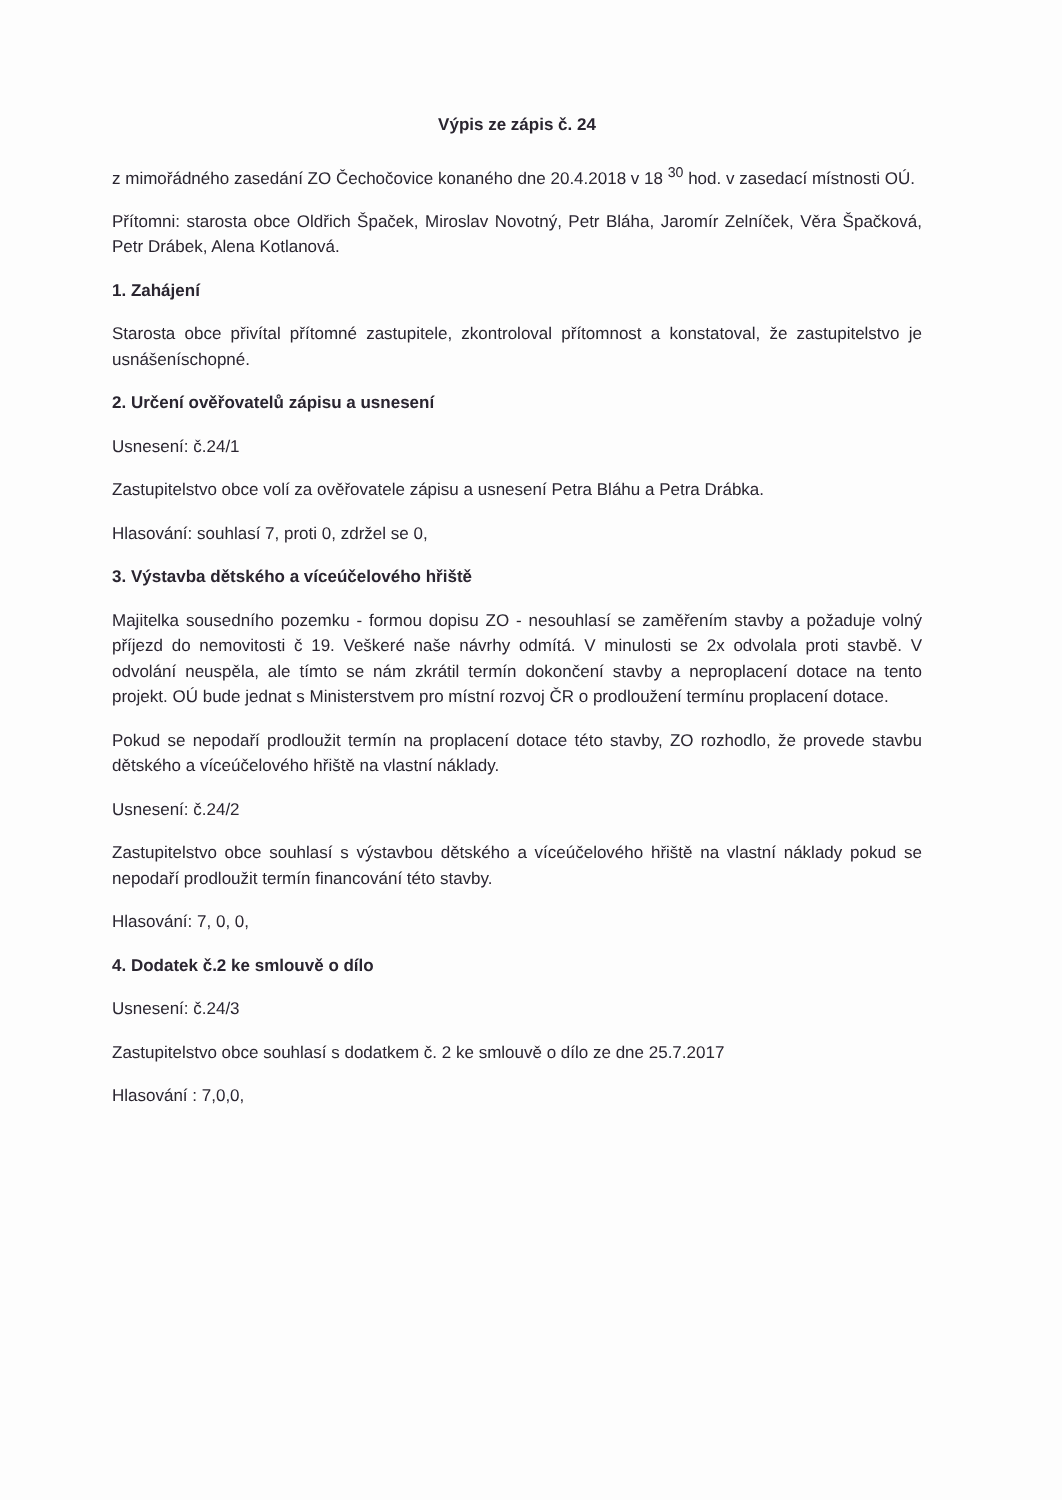Výpis ze zápis č. 24
z mimořádného zasedání ZO Čechočovice konaného dne 20.4.2018 v 18 <sup>30</sup> hod. v zasedací místnosti OÚ.
Přítomni: starosta obce Oldřich Špaček, Miroslav Novotný, Petr Bláha, Jaromír Zelníček, Věra Špačková, Petr Drábek, Alena Kotlanová.
1. Zahájení
Starosta obce přivítal přítomné zastupitele, zkontroloval přítomnost a konstatoval, že zastupitelstvo je usnášeníschopné.
2. Určení ověřovatelů zápisu a usnesení
Usnesení: č.24/1
Zastupitelstvo obce volí za ověřovatele zápisu a usnesení Petra Bláhu a Petra Drábka.
Hlasování: souhlasí 7, proti 0, zdržel se 0,
3. Výstavba dětského a víceúčelového hřiště
Majitelka sousedního pozemku - formou dopisu ZO - nesouhlasí se zaměřením stavby a požaduje volný příjezd do nemovitosti č 19. Veškeré naše návrhy odmítá. V minulosti se 2x odvolala proti stavbě. V odvolání neuspěla, ale tímto se nám zkrátil termín dokončení stavby a neproplacení dotace na tento projekt. OÚ bude jednat s Ministerstvem pro místní rozvoj ČR o prodloužení termínu proplacení dotace.
Pokud se nepodaří prodloužit termín na proplacení dotace této stavby, ZO rozhodlo, že provede stavbu dětského a víceúčelového hřiště na vlastní náklady.
Usnesení: č.24/2
Zastupitelstvo obce souhlasí s výstavbou dětského a víceúčelového hřiště na vlastní náklady pokud se nepodaří prodloužit termín financování této stavby.
Hlasování: 7, 0, 0,
4. Dodatek č.2 ke smlouvě o dílo
Usnesení: č.24/3
Zastupitelstvo obce souhlasí s dodatkem č. 2 ke smlouvě o dílo ze dne 25.7.2017
Hlasování : 7,0,0,